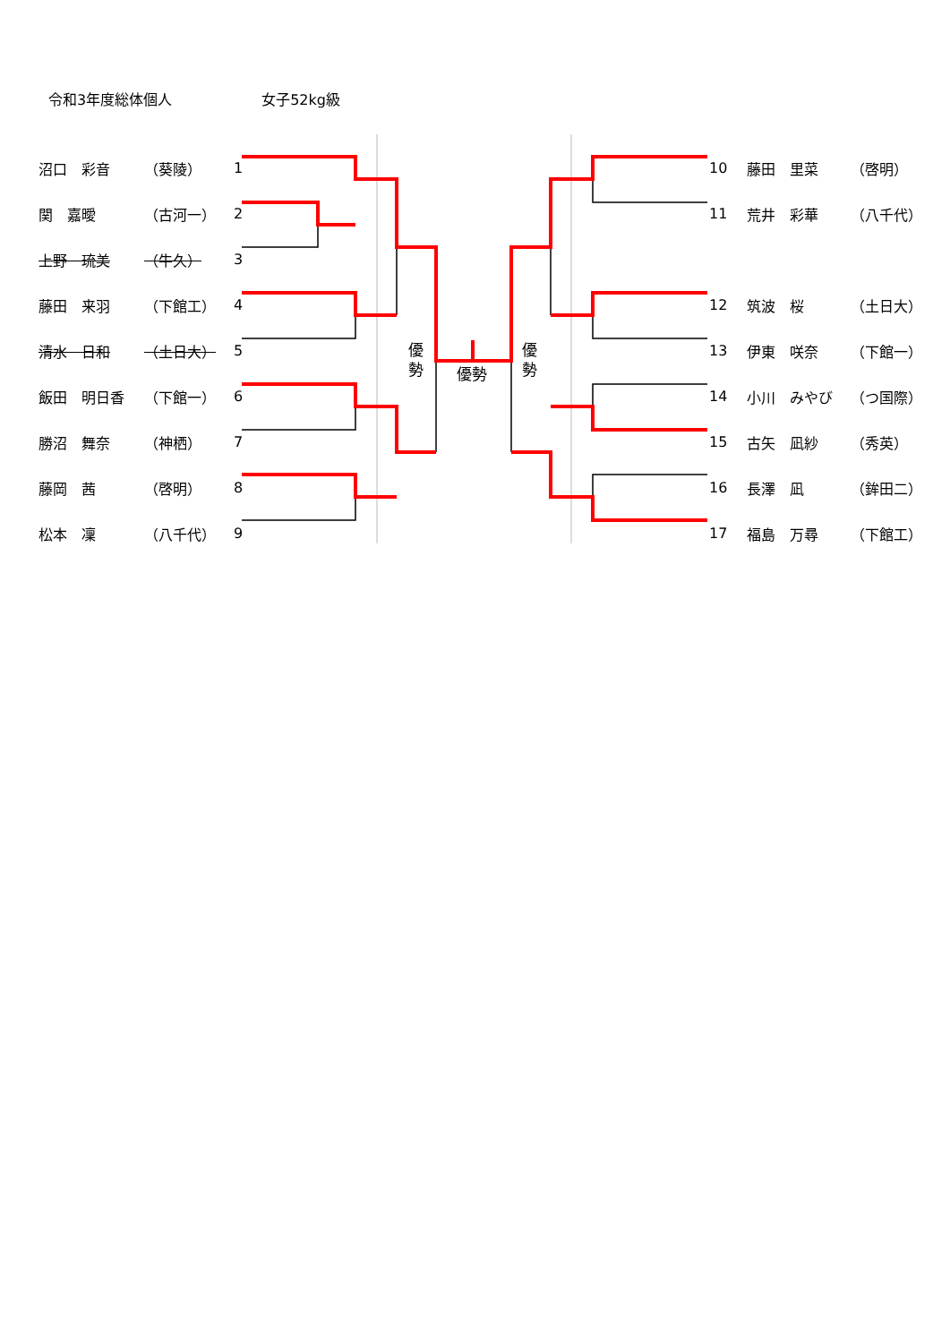令和3年度総体個人 女子52kg級
沼口　彩音 （葵陵） 1
関　嘉曖 （古河一） 2
上野　琉美 （牛久） 3
藤田　来羽 （下館工） 4
清水　日和 （土日大） 5
飯田　明日香 （下館一） 6
勝沼　舞奈 （神栖） 7
藤岡　茜 （啓明） 8
松本　凜 （八千代） 9
優 勢
優勢
優 勢
10 藤田　里菜 （啓明）
11 荒井　彩華 （八千代）
12 筑波　桜 （土日大）
13 伊東　咲奈 （下館一）
14 小川　みやび （つ国際）
15 古矢　凪紗 （秀英）
16 長澤　凪 （鉾田二）
17 福島　万尋 （下館工）